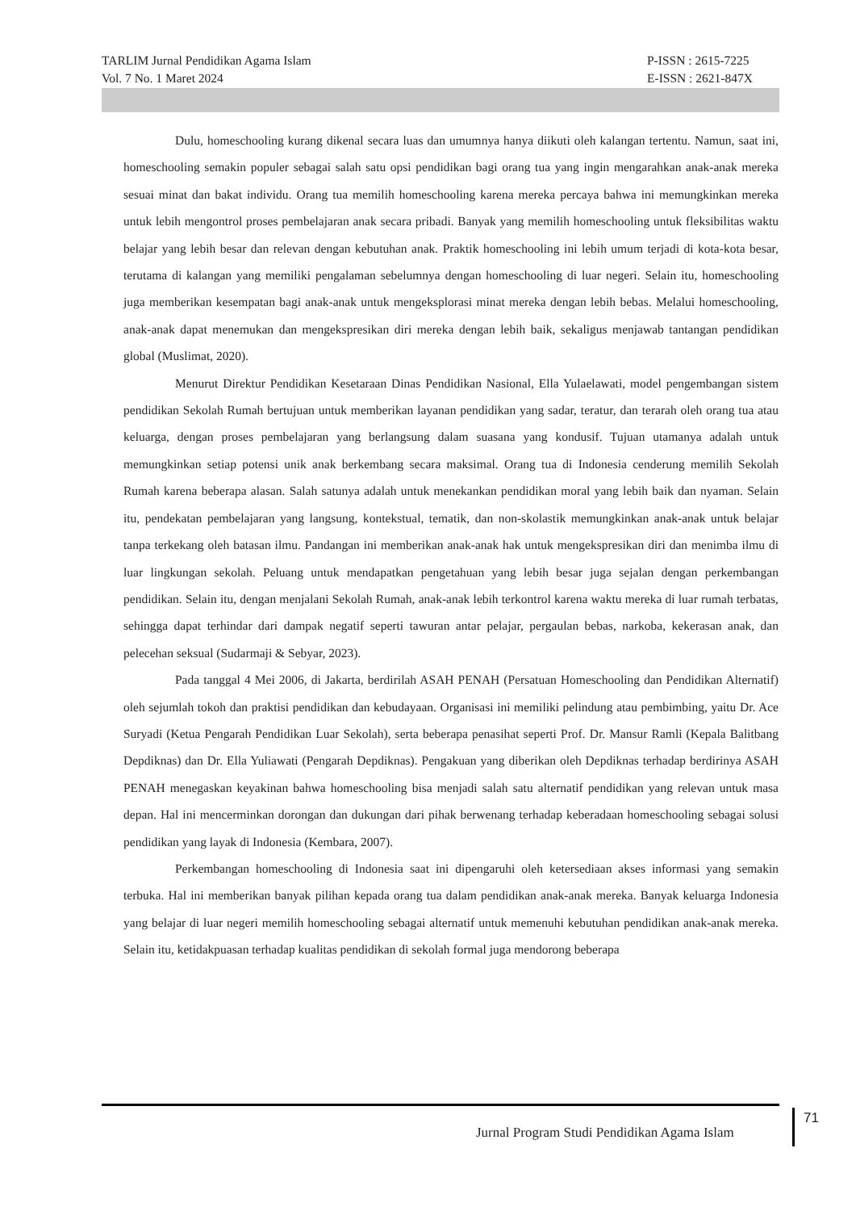TARLIM Jurnal Pendidikan Agama Islam
Vol. 7 No. 1 Maret 2024
P-ISSN : 2615-7225
E-ISSN : 2621-847X
Dulu, homeschooling kurang dikenal secara luas dan umumnya hanya diikuti oleh kalangan tertentu. Namun, saat ini, homeschooling semakin populer sebagai salah satu opsi pendidikan bagi orang tua yang ingin mengarahkan anak-anak mereka sesuai minat dan bakat individu. Orang tua memilih homeschooling karena mereka percaya bahwa ini memungkinkan mereka untuk lebih mengontrol proses pembelajaran anak secara pribadi. Banyak yang memilih homeschooling untuk fleksibilitas waktu belajar yang lebih besar dan relevan dengan kebutuhan anak. Praktik homeschooling ini lebih umum terjadi di kota-kota besar, terutama di kalangan yang memiliki pengalaman sebelumnya dengan homeschooling di luar negeri. Selain itu, homeschooling juga memberikan kesempatan bagi anak-anak untuk mengeksplorasi minat mereka dengan lebih bebas. Melalui homeschooling, anak-anak dapat menemukan dan mengekspresikan diri mereka dengan lebih baik, sekaligus menjawab tantangan pendidikan global (Muslimat, 2020).
Menurut Direktur Pendidikan Kesetaraan Dinas Pendidikan Nasional, Ella Yulaelawati, model pengembangan sistem pendidikan Sekolah Rumah bertujuan untuk memberikan layanan pendidikan yang sadar, teratur, dan terarah oleh orang tua atau keluarga, dengan proses pembelajaran yang berlangsung dalam suasana yang kondusif. Tujuan utamanya adalah untuk memungkinkan setiap potensi unik anak berkembang secara maksimal. Orang tua di Indonesia cenderung memilih Sekolah Rumah karena beberapa alasan. Salah satunya adalah untuk menekankan pendidikan moral yang lebih baik dan nyaman. Selain itu, pendekatan pembelajaran yang langsung, kontekstual, tematik, dan non-skolastik memungkinkan anak-anak untuk belajar tanpa terkekang oleh batasan ilmu. Pandangan ini memberikan anak-anak hak untuk mengekspresikan diri dan menimba ilmu di luar lingkungan sekolah. Peluang untuk mendapatkan pengetahuan yang lebih besar juga sejalan dengan perkembangan pendidikan. Selain itu, dengan menjalani Sekolah Rumah, anak-anak lebih terkontrol karena waktu mereka di luar rumah terbatas, sehingga dapat terhindar dari dampak negatif seperti tawuran antar pelajar, pergaulan bebas, narkoba, kekerasan anak, dan pelecehan seksual (Sudarmaji & Sebyar, 2023).
Pada tanggal 4 Mei 2006, di Jakarta, berdirilah ASAH PENAH (Persatuan Homeschooling dan Pendidikan Alternatif) oleh sejumlah tokoh dan praktisi pendidikan dan kebudayaan. Organisasi ini memiliki pelindung atau pembimbing, yaitu Dr. Ace Suryadi (Ketua Pengarah Pendidikan Luar Sekolah), serta beberapa penasihat seperti Prof. Dr. Mansur Ramli (Kepala Balitbang Depdiknas) dan Dr. Ella Yuliawati (Pengarah Depdiknas). Pengakuan yang diberikan oleh Depdiknas terhadap berdirinya ASAH PENAH menegaskan keyakinan bahwa homeschooling bisa menjadi salah satu alternatif pendidikan yang relevan untuk masa depan. Hal ini mencerminkan dorongan dan dukungan dari pihak berwenang terhadap keberadaan homeschooling sebagai solusi pendidikan yang layak di Indonesia (Kembara, 2007).
Perkembangan homeschooling di Indonesia saat ini dipengaruhi oleh ketersediaan akses informasi yang semakin terbuka. Hal ini memberikan banyak pilihan kepada orang tua dalam pendidikan anak-anak mereka. Banyak keluarga Indonesia yang belajar di luar negeri memilih homeschooling sebagai alternatif untuk memenuhi kebutuhan pendidikan anak-anak mereka. Selain itu, ketidakpuasan terhadap kualitas pendidikan di sekolah formal juga mendorong beberapa
Jurnal Program Studi Pendidikan Agama Islam
71